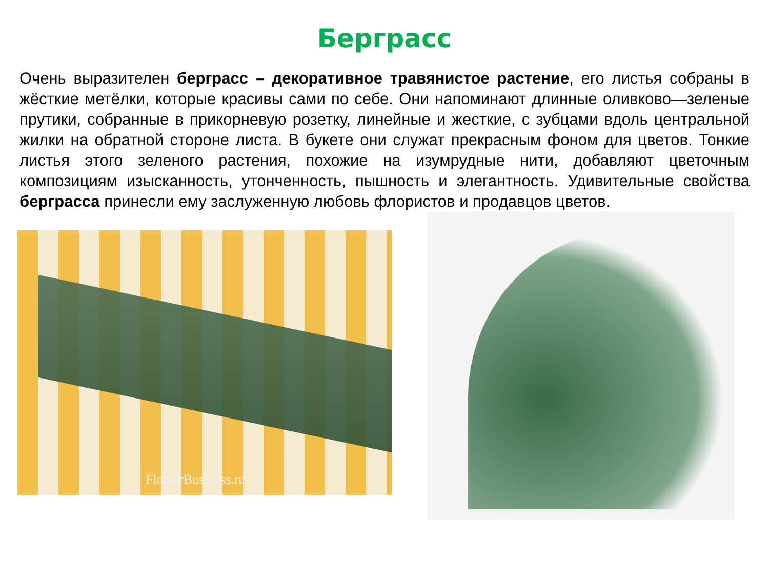Берграсс
Очень выразителен берграсс – декоративное травянистое растение, его листья собраны в жёсткие метёлки, которые красивы сами по себе. Они напоминают длинные оливково—зеленые прутики, собранные в прикорневую розетку, линейные и жесткие, с зубцами вдоль центральной жилки на обратной стороне листа. В букете они служат прекрасным фоном для цветов. Тонкие листья этого зеленого растения, похожие на изумрудные нити, добавляют цветочным композициям изысканность, утонченность, пышность и элегантность. Удивительные свойства берграсса принесли ему заслуженную любовь флористов и продавцов цветов.
FlowerBusiness.ru